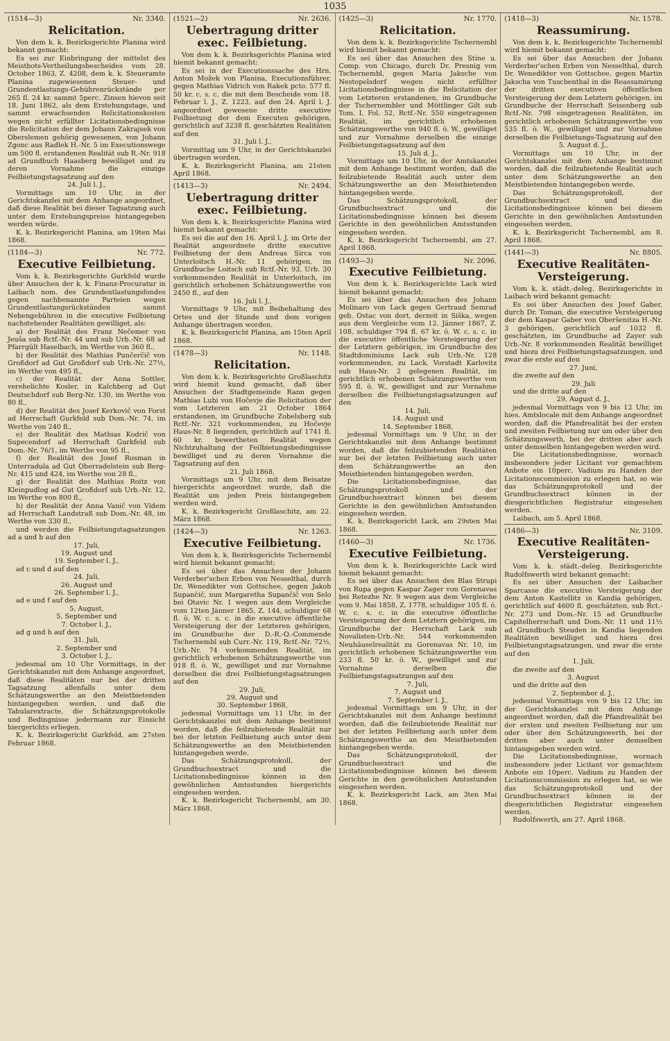1035
(1514—3) Nr. 3340.
Relicitation.
Von dem k. k. Bezirksgerichte Planina wird bekannt gemacht:
Es sei zur Einbringung der mittelst des Meistbots-Vertheilungsbescheides vom 28. October 1863, Z. 4208, dem k. k. Steueramte Planina zugewiesenen Steuer- und Grundentlastungs-Gebührenrückstände per 265 fl. 24 kr. sammt 5perc. Zinsen hievon seit 18. Juni 1862, als dem Erstehungstage, und sammt erwachsenden Relicitationskosten wegen nicht erfüllter Licitationsbedingnisse die Relicitation der dem Johann Zakrajsek von Oberslemen gehörig gewesenen, von Johann Zgonc aus Radlek H.-Nr. 5 im Executionswege um 500 fl. erstandenen Realität sub R.-Nr. 918 ad Grundbuch Haasberg bewilliget und zu deren Vornahme die einzige Feilbietungstagsatzung auf den
24. Juli l. J.,
Vormittags um 10 Uhr, in der Gerichtskanzlei mit dem Anhange angeordnet, daß diese Realität bei dieser Tagsatzung auch unter dem Erstehungspreise hintangegeben werden würde.
K. k. Bezirksgericht Planina, am 19ten Mai 1868.
(1184—3) Nr. 772.
Executive Feilbietung.
Vom k. k. Bezirksgerichte Gurkfeld wurde über Ansuchen der k. k. Finanz-Procuratur in Laibach nom. des Grundentlastungsfondes gegen nachbenannte Parteien wegen Grundentlastungsrückständen sammt Nebengebühren in die executive Feilbietung nachstehender Realitäten gewilliget, als:
a) der Realität des Franz Nečemer von Jeuša sub Rctf.-Nr. 44 und sub Urb.-Nr. 68 ad Pfarrgült Haselbach, im Werthe von 360 fl.,
b) der Realität des Mathias Punčerčič von Großdorf ad Gut Großdorf sub Urb.-Nr. 27½, im Werthe von 495 fl.,
c) der Realität der Anna Sottler, verehelichte Kosler, in Kalchberg ad Gut Deutschdorf sub Berg-Nr. 130, im Werthe von 80 fl.,
d) der Realität des Josef Kerkovič von Forst ad Herrschaft Gurkfeld sub Dom.-Nr. 74, im Werthe von 240 fl.,
e) der Realität des Mathias Kodrič von Supecendorf ad Herrschaft Gurkfeld sub Dom.-Nr. 76/1, im Werthe von 95 fl.,
f) der Realität des Josef Rosman in Unterradula ad Gut Oberradelstein sub Berg-Nr. 415 und 424, im Werthe von 28 fl.,
g) der Realität des Mathias Roitz von Kleinpudlog ad Gut Großdorf sub Urb.-Nr. 12, im Werthe von 800 fl.,
h) der Realität der Anna Vanič von Videm ad Herrschaft Landstraß sub Dom.-Nr. 48, im Werthe von 330 fl.,
und werden die Feilbietungstagsatzungen ad a und b auf den
17. Juli,
19. August und
19. September l. J.,
ad c und d auf den
24. Juli,
26. August und
26. September l. J.,
ad e und f auf den
5. August,
5. September und
7. October l. J.,
ad g und h auf den
31. Juli,
2. September und
3. October l. J.,
jedesmal um 10 Uhr Vormittags, in der Gerichtskanzlei mit dem Anhange angeordnet, daß diese Realitäten nur bei der dritten Tagsatzung allenfalls unter dem Schätzungswerthe an den Meistbietenden hintangegeben werden, und daß die Tabularextracte, die Schätzungsprotokolle und Bedingnisse jedermann zur Einsicht hiergerichts erliegen.
K. k. Bezirksgericht Gurkfeld, am 27sten Februar 1868.
(1521—2) Nr. 2636.
Uebertragung dritter exec. Feilbietung.
Von dem k. k. Bezirksgerichte Planina wird hiemit bekannt gemacht:
Es sei in der Executionssache des Hrn. Anton Možek von Planina, Executionsführer, gegen Mathias Vidrich von Rakek pcto. 577 fl. 50 kr. c. s. c. die mit dem Bescheide vom 18. Februar l. J., Z. 1223, auf den 24. April l. J. angeordnet gewesene dritte executive Feilbietung der dem Executen gehörigen, gerichtlich auf 3238 fl. geschätzten Realitäten auf den
31. Juli l. J.,
Vormittag um 9 Uhr, in der Gerichtskanzlei übertragen worden.
K. k. Bezirksgericht Planina, am 21sten April 1868.
(1413—3) Nr. 2494.
Uebertragung dritter exec. Feilbietung.
Von dem k. k. Bezirksgerichte Planina wird hiemit bekannt gemacht:
Es sei die auf den 16. April l. J. im Orte der Realität angeordnete dritte executive Feilbietung der dem Andreas Sirca von Unterloitsch H.-Nr. 11 gehörigen, im Grundbuche Loitsch sub Rctf.-Nr. 93, Urb. 30 vorkommenden Realität in Unterloitsch, im gerichtlich erhobenen Schätzungswerthe von 2450 fl., auf den
16. Juli l. J.,
Vormittags 9 Uhr, mit Beibehaltung des Ortes und der Stunde und dem vorigen Anhange übertragen worden.
K. k. Bezirksgericht Planina, am 15ten April 1868.
(1478—3) Nr. 1148.
Relicitation.
Von dem k. k. Bezirksgerichte Großlaschitz wird hiemit kund gemacht, daß über Ansuchen der Stadtgemeinde Rann gegen Mathias Lubi von Hočevje die Relicitation der vom Letzteren am 21 October 1864 erstandenen, im Grundbuche Zobelsberg sub Rctf.-Nr. 321 vorkommenden, zu Hočevje Haus-Nr. 8 liegenden, gerichtlich auf 1741 fl. 60 kr. bewertheten Realität wegen Nichtzuhaltung der Feilbietungsbedingnisse bewilliget und zu deren Vornahme die Tagsatzung auf den
21. Juli 1868,
Vormittags um 9 Uhr, mit dem Beisatze hiergerichts angeordnet wurde, daß die Realität um jeden Preis hintangegeben werden wird.
K. k. Bezirksgericht Großlaschitz, am 22. März 1868.
(1424—3) Nr. 1263.
Executive Feilbietung.
Von dem k. k. Bezirksgerichte Tschernembl wird hiemit bekannt gemacht:
Es sei über das Ansuchen der Johann Verderber'schen Erben von Nesselthal, durch Dr. Wenedikter von Gottschee, gegen Jakob Supančič, nun Margaretha Supančič von Selo bei Otavic Nr. 1 wegen aus dem Vergleiche vom 12ten Jänner 1865, Z. 144, schuldiger 68 fl. ö. W. c. s. c. in die executive öffentliche Versteigerung der der Letzteren gehörigen, im Grundbuche der D.-R.-O.-Commende Tschernembl sub Curr.-Nr. 119, Rctf.-Nr. 72½, Urb.-Nr. 74 vorkommenden Realität, im gerichtlich erhobenen Schätzungswerthe von 918 fl. ö. W., gewilliget und zur Vornahme derselben die drei Feilbietungstagsatzungen auf den
29. Juli,
29. August und
30. September 1868,
jedesmal Vormittags um 11 Uhr, in der Gerichtskanzlei mit dem Anhange bestimmt worden, daß die feilzubietende Realität nur bei der letzten Feilbietung auch unter dem Schätzungswerthe an den Meistbietenden hintangegeben werde.
Das Schätzungsprotokoll, der Grundbuchsextract und die Licitationsbedingnisse können in den gewöhnlichen Amtsstunden hiergerichts eingesehen werden.
K. k. Bezirksgericht Tschernembl, am 30. März 1868.
(1425—3) Nr. 1770.
Relicitation.
Von dem k. k. Bezirksgerichte Tschernembl wird hiemit bekannt gemacht:
Es sei über das Ansuchen des Stine u. Comp. von Chicago, durch Dr. Presnig von Tschernembl, gegen Maria Jaksche von Nestopelsdorf wegen nicht erfüllter Licitationsbedingnisse in die Relicitation der vom Letzteren erstandenen, im Grundbuche der Tschernembler und Möttlinger Gilt sub Tom. I, Fol. 52, Rctf.-Nr. 550 eingetragenen Realität, im gerichtlich erhobenen Schätzungswerthe von 940 fl. ö. W., gewilliget und zur Vornahme derselben die einzige Feilbietungstagsatzung auf den
15. Juli d. J.,
Vormittags um 10 Uhr, in der Amtskanzlei mit dem Anhange bestimmt worden, daß die feilzubietende Realität auch unter dem Schätzungswerthe an den Meistbietenden hintangegeben werde.
Das Schätzungsprotokoll, der Grundbuchsextract und die Licitationsbedingnisse können bei diesem Gerichte in den gewöhnlichen Amtsstunden eingesehen werden.
K. k. Bezirksgericht Tschernembl, am 27. April 1868.
(1493—3) Nr. 2096.
Executive Feilbietung.
Von dem k. k. Bezirksgerichte Lack wird hiemit bekannt gemacht:
Es sei über das Ansuchen des Johann Molinaro von Lack gegen Gertraud Semrad geb. Ostac von dort, derzeit in Siška, wegen aus dem Vergleiche vom 12. Jänner 1867, Z. 108, schuldiger 794 fl. 67 kr. ö. W. c. s. c. in die executive öffentliche Versteigerung der der Letztern gehörigen, im Grundbuche des Stadtdominiums Lack sub Urb.-Nr. 128 vorkommenden, zu Lack, Vorstadt Karlovitz sub Haus-Nr. 2 gelegenen Realität, im gerichtlich erhobenen Schätzungswerthe von 595 fl. ö. W., gewilliget und zur Vornahme derselben die Feilbietungstagsatzungen auf den
14. Juli,
14. August und
14. September 1868,
jedesmal Vormittags um 9 Uhr, in der Gerichtskanzlei mit dem Anhange bestimmt worden, daß die feilzubietenden Realitäten nur bei der letzten Feilbietung auch unter dem Schätzungswerthe an den Meistbietenden hintangegeben werden.
Die Licitationsbedingnisse, das Schätzungsprotokoll und der Grundbuchsextract können bei diesem Gerichte in den gewöhnlichen Amtsstunden eingesehen werden.
K. k. Bezirksgericht Lack, am 29sten Mai 1868.
(1460—3) Nr. 1736.
Executive Feilbietung.
Von dem k. k. Bezirksgerichte Lack wird hiemit bekannt gemacht:
Es sei über das Ansuchen des Blas Strupi von Rupa gegen Kaspar Zager von Gorenavas bei Retezhe Nr. 9 wegen aus dem Vergleiche vom 9. Mai 1858, Z. 1778, schuldiger 105 fl. ö. W. c. s. c. in die executive öffentliche Versteigerung der dem Letztern gehörigen, im Grundbuche der Herrschaft Lack sub Novalisten-Urb.-Nr. 544 vorkommenden Neuhäuselrealität zu Gorenavas Nr. 10, im gerichtlich erhobenen Schätzungswerthe von 233 fl. 50 kr. ö. W., gewilliget und zur Vornahme derselben die Feilbietungstagsatzungen auf den
7. Juli,
7. August und
7. September l. J.,
jedesmal Vormittags um 9 Uhr, in der Gerichtskanzlei mit dem Anhange bestimmt worden, daß die feilzubietende Realität nur bei der letzten Feilbietung auch unter dem Schätzungswerthe an den Meistbietenden hintangegeben werde.
Das Schätzungsprotokoll, der Grundbuchsextract und die Licitationsbedingnisse können bei diesem Gerichte in den gewöhnlichen Amtsstunden eingesehen werden.
K. k. Bezirksgericht Lack, am 3ten Mai 1868.
(1418—3) Nr. 1578.
Reassumirung.
Von dem k. k. Bezirksgerichte Tschernembl wird hiemit bekannt gemacht:
Es sei über das Ansuchen der Johann Verderber'schen Erben von Nesselthal, durch Dr. Wenedikter von Gottschee, gegen Martin Jakscha von Tuschenthal in die Reassumirung der dritten executiven öffentlichen Versteigerung der dem Letztern gehörigen, im Grundbuche der Herrschaft Seisenberg sub Rctf.-Nr. 798 eingetragenen Realitäten, im gerichtlich erhobenen Schätzungswerthe von 535 fl. ö. W., gewilliget und zur Vornahme derselben die Feilbietungs-Tagsatzung auf den
5. August d. J.,
Vormittags um 10 Uhr, in der Gerichtskanzlei mit dem Anhange bestimmt worden, daß die feilzubietende Realität auch unter dem Schätzungswerthe an den Meistbietenden hintangegeben werde.
Das Schätzungsprotokoll, der Grundbuchsextract und die Licitationsbedingnisse können bei diesem Gerichte in den gewöhnlichen Amtsstunden eingesehen werden.
K. k. Bezirksgericht Tschernembl, am 8. April 1868.
(1441—3) Nr. 8805.
Executive Realitäten-Versteigerung.
Vom k. k. städt.-deleg. Bezirksgerichte in Laibach wird bekannt gemacht:
Es sei über Ansuchen des Josef Gaber, durch Dr. Toman, die executive Versteigerung der dem Kaspar Gaber von Oberšenitza H.-Nr. 3 gehörigen, gerichtlich auf 1032 fl. geschätzten, im Grundbuche ad Zayer sub Urb.-Nr. 8 vorkommenden Realität bewilliget und hiezu drei Feilbietungstagsatzungen, und zwar die erste auf den
27. Juni,
die zweite auf den
29. Juli
und die dritte auf den
29. August d. J.,
jedesmal Vormittags von 9 bis 12 Uhr, im hies. Amtslocale mit dem Anhange angeordnet worden, daß die Pfandrealität bei der ersten und zweiten Feilbietung nur um oder über den Schätzungswerth, bei der dritten aber auch unter demselben hintangegeben werden wird.
Die Licitationsbedingnisse, wornach insbesondere jeder Licitant vor gemachtem Anbote ein 10perc. Vadium zu Handen der Licitationscommission zu erlegen hat, so wie das Schätzungsprotokoll und der Grundbuchsextract können in der diesgerichtlichen Registratur eingesehen werden.
Laibach, am 5. April 1868.
(1486—3) Nr. 3109.
Executive Realitäten-Versteigerung.
Vom k. k. städt.-deleg. Bezirksgerichte Rudolfswerth wird bekannt gemacht:
Es sei über Ansuchen der Laibacher Sparcasse die executive Versteigerung der dem Anton Kastellitz in Kandia gehörigen, gerichtlich auf 4600 fl. geschätzten, sub Rct.-Nr. 273 und Dom.-Nr. 15 ad Grundbuche Capitelherrschaft und Dom.-Nr. 11 und 11½ ad Grundbuch Steuden in Kandia liegenden Realitäten bewilliget und hiezu drei Feilbietungstagsatzungen, und zwar die erste auf den
1. Juli,
die zweite auf den
3. August
und die dritte auf den
2. September d. J.,
jedesmal Vormittags von 9 bis 12 Uhr, im der Gerichtskanzlei mit dem Anhange angeordnet worden, daß die Pfandrealität bei der ersten und zweiten Feilbietung nur um oder über den Schätzungswerth, bei der dritten aber auch unter demselben hintangegeben werden wird.
Die Licitationsbedingnisse, wornach insbesondere jeder Licitant vor gemachtem Anbote ein 10perc. Vadium zu Handen der Licitationscommission zu erlegen hat, so wie das Schätzungsprotokoll und der Grundbuchsextract können in der diesgerichtlichen Registratur eingesehen werden.
Rudolfswerth, am 27. April 1868.